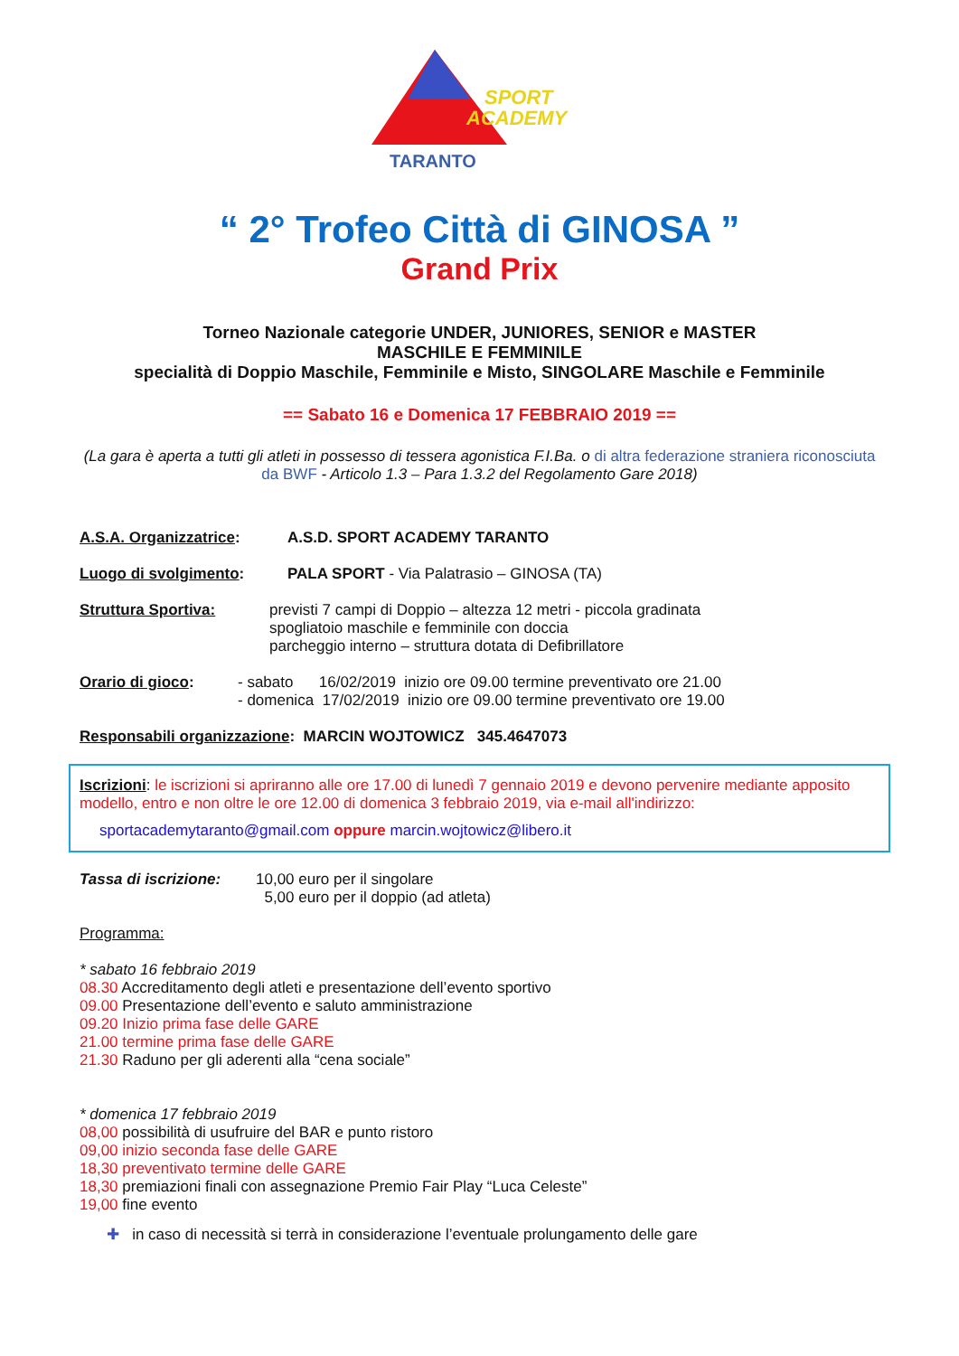SPORT
ACADEMY
TARANTO
“ 2° Trofeo Città di GINOSA ”
Grand Prix
Torneo Nazionale categorie UNDER, JUNIORES, SENIOR e MASTER
MASCHILE E FEMMINILE
specialità di Doppio Maschile, Femminile e Misto, SINGOLARE Maschile e Femminile
== Sabato 16 e Domenica 17 FEBBRAIO 2019 ==
(La gara è aperta a tutti gli atleti in possesso di tessera agonistica F.I.Ba. o di altra federazione straniera riconosciuta da BWF - Articolo 1.3 – Para 1.3.2 del Regolamento Gare 2018)
A.S.A. Organizzatrice: A.S.D. SPORT ACADEMY TARANTO
Luogo di svolgimento: PALA SPORT - Via Palatrasio – GINOSA (TA)
Struttura Sportiva: previsti 7 campi di Doppio – altezza 12 metri - piccola gradinata
spogliatoio maschile e femminile con doccia
parcheggio interno – struttura dotata di Defibrillatore
Orario di gioco: - sabato 16/02/2019 inizio ore 09.00 termine preventivato ore 21.00
- domenica 17/02/2019 inizio ore 09.00 termine preventivato ore 19.00
Responsabili organizzazione: MARCIN WOJTOWICZ 345.4647073
Iscrizioni: le iscrizioni si apriranno alle ore 17.00 di lunedì 7 gennaio 2019 e devono pervenire mediante apposito modello, entro e non oltre le ore 12.00 di domenica 3 febbraio 2019, via e-mail all'indirizzo:
sportacademytaranto@gmail.com oppure marcin.wojtowicz@libero.it
Tassa di iscrizione: 10,00 euro per il singolare
5,00 euro per il doppio (ad atleta)
Programma:
* sabato 16 febbraio 2019
08.30 Accreditamento degli atleti e presentazione dell’evento sportivo
09.00 Presentazione dell’evento e saluto amministrazione
09.20 Inizio prima fase delle GARE
21.00 termine prima fase delle GARE
21.30 Raduno per gli aderenti alla “cena sociale”
* domenica 17 febbraio 2019
08,00 possibilità di usufruire del BAR e punto ristoro
09,00 inizio seconda fase delle GARE
18,30 preventivato termine delle GARE
18,30 premiazioni finali con assegnazione Premio Fair Play “Luca Celeste”
19,00 fine evento
✚ in caso di necessità si terrà in considerazione l’eventuale prolungamento delle gare